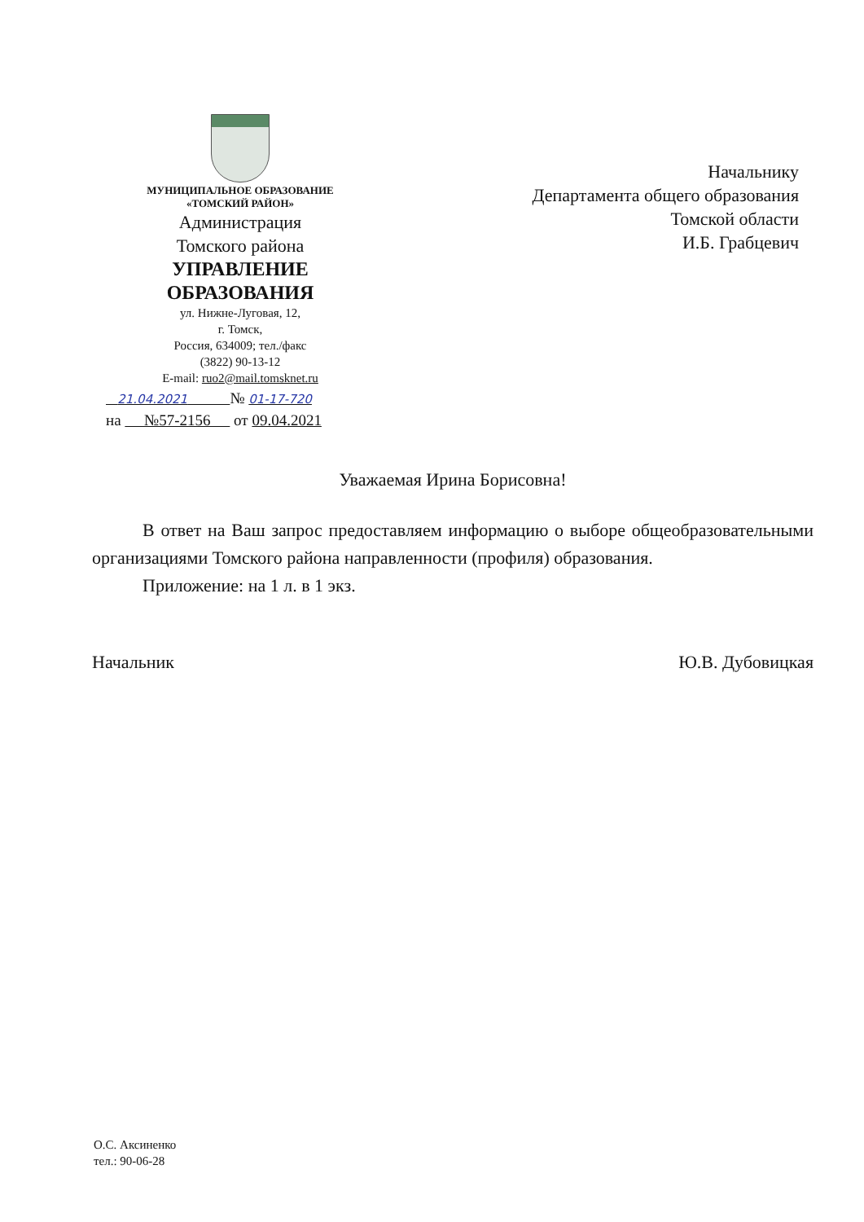МУНИЦИПАЛЬНОЕ ОБРАЗОВАНИЕ
«ТОМСКИЙ РАЙОН»
Администрация
Томского района
УПРАВЛЕНИЕ
ОБРАЗОВАНИЯ
ул. Нижне-Луговая, 12,
г. Томск,
Россия, 634009; тел./факс
(3822) 90-13-12
E-mail: ruo2@mail.tomsknet.ru
21.04.2021 № 01-17-720
на №57-2156 от 09.04.2021
Начальнику
Департамента общего образования
Томской области
И.Б. Грабцевич
Уважаемая Ирина Борисовна!
В ответ на Ваш запрос предоставляем информацию о выборе общеобразовательными организациями Томского района направленности (профиля) образования.
Приложение: на 1 л. в 1 экз.
Начальник Ю.В. Дубовицкая
О.С. Аксиненко
тел.: 90-06-28